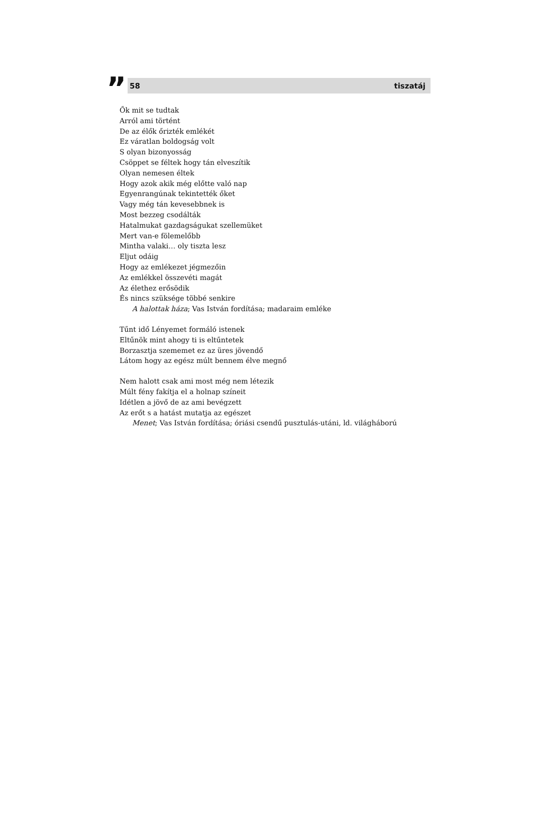”
58 tiszatáj
Ők mit se tudtak
Arról ami történt
De az élők őrizték emlékét
Ez váratlan boldogság volt
S olyan bizonyosság
Csöppet se féltek hogy tán elveszítik
Olyan nemesen éltek
Hogy azok akik még előtte való nap
Egyenrangúnak tekintették őket
Vagy még tán kevesebbnek is
Most bezzeg csodálták
Hatalmukat gazdagságukat szellemüket
Mert van-e fölemelőbb
Mintha valaki… oly tiszta lesz
Eljut odáig
Hogy az emlékezet jégmezőin
Az emlékkel összevéti magát
Az élethez erősödik
És nincs szüksége többé senkire
A halottak háza; Vas István fordítása; madaraim emléke
Tűnt idő Lényemet formáló istenek
Eltűnök mint ahogy ti is eltűntetek
Borzasztja szememet ez az üres jövendő
Látom hogy az egész múlt bennem élve megnő
Nem halott csak ami most még nem létezik
Múlt fény fakítja el a holnap színeit
Idétlen a jövő de az ami bevégzett
Az erőt s a hatást mutatja az egészet
Menet; Vas István fordítása; óriási csendű pusztulás-utáni, ld. világháború